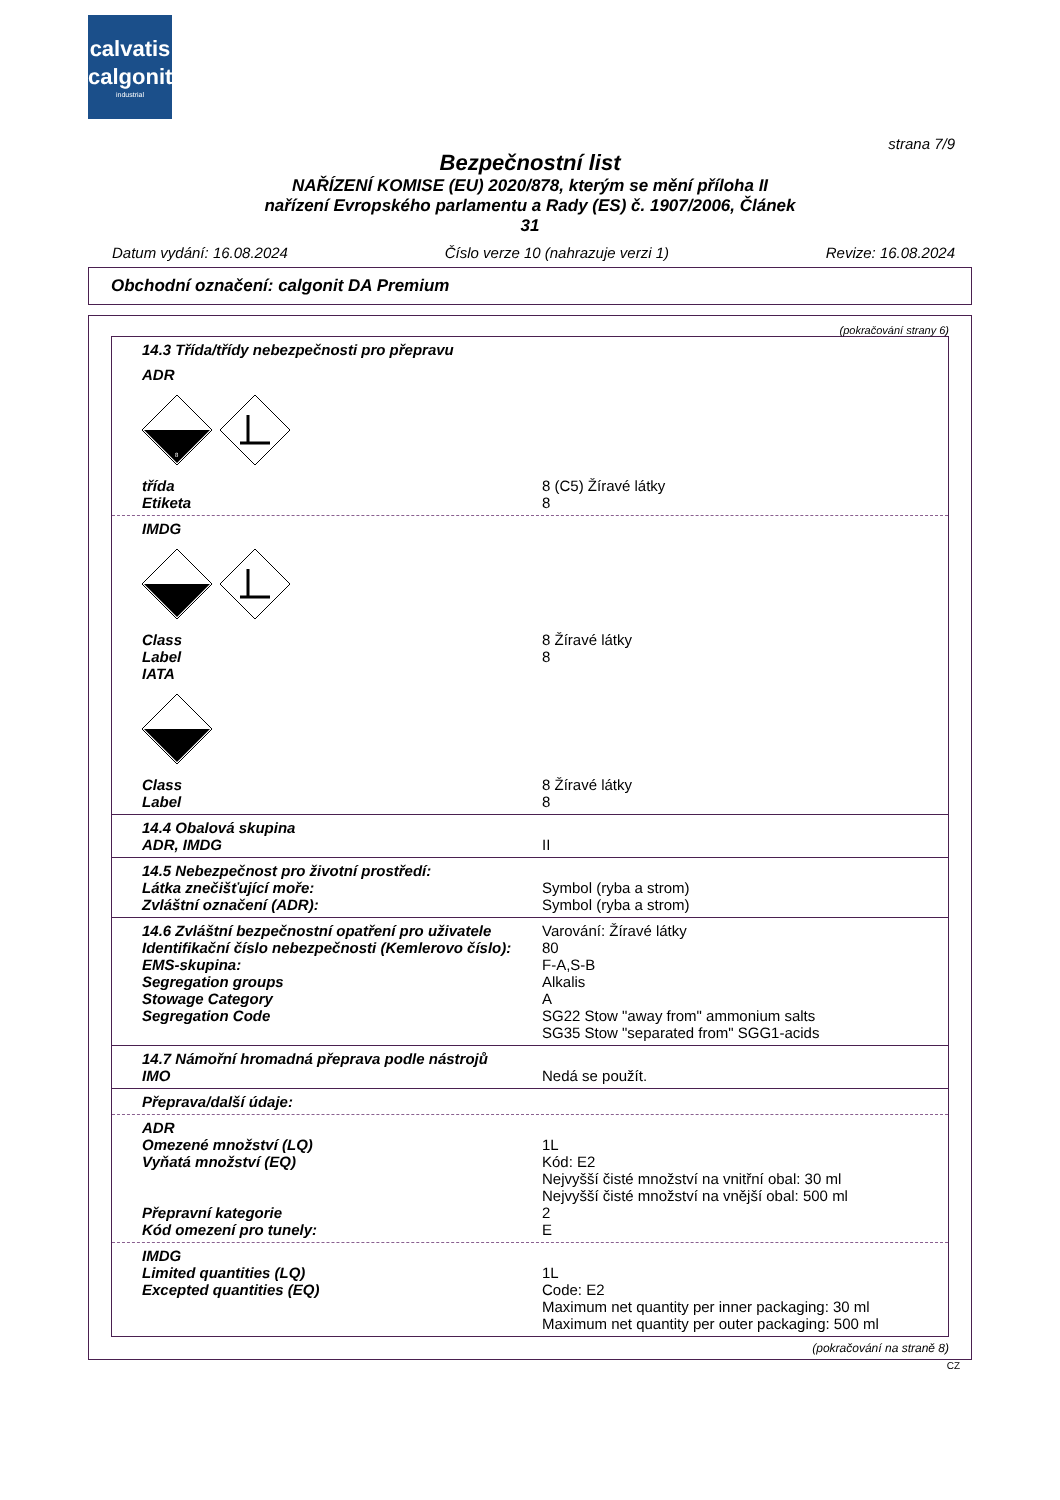calvatis
calgonit
industrial
strana 7/9
Bezpečnostní list
NAŘÍZENÍ KOMISE (EU) 2020/878, kterým se mění příloha II
nařízení Evropského parlamentu a Rady (ES) č. 1907/2006, Článek
31
Datum vydání: 16.08.2024 Číslo verze 10 (nahrazuje verzi 1) Revize: 16.08.2024
Obchodní označení: calgonit DA Premium
(pokračování strany 6)
14.3 Třída/třídy nebezpečnosti pro přepravu
ADR
8
třída
Etiketa
8 (C5) Žíravé látky
8
IMDG
Class
Label
IATA
8 Žíravé látky
8
Class
Label
8 Žíravé látky
8
14.4 Obalová skupina
ADR, IMDG
II
14.5 Nebezpečnost pro životní prostředí:
Látka znečišťující moře:
Zvláštní označení (ADR):
Symbol (ryba a strom)
Symbol (ryba a strom)
14.6 Zvláštní bezpečnostní opatření pro uživatele
Identifikační číslo nebezpečnosti (Kemlerovo číslo):
EMS-skupina:
Segregation groups
Stowage Category
Segregation Code
Varování: Žíravé látky
80
F-A,S-B
Alkalis
A
SG22 Stow "away from" ammonium salts
SG35 Stow "separated from" SGG1-acids
14.7 Námořní hromadná přeprava podle nástrojů
IMO
Nedá se použít.
Přeprava/další údaje:
ADR
Omezené množství (LQ)
Vyňatá množství (EQ)
Přepravní kategorie
Kód omezení pro tunely:
1L
Kód: E2
Nejvyšší čisté množství na vnitřní obal: 30 ml
Nejvyšší čisté množství na vnější obal: 500 ml
2
E
IMDG
Limited quantities (LQ)
Excepted quantities (EQ)
1L
Code: E2
Maximum net quantity per inner packaging: 30 ml
Maximum net quantity per outer packaging: 500 ml
(pokračování na straně 8)
CZ